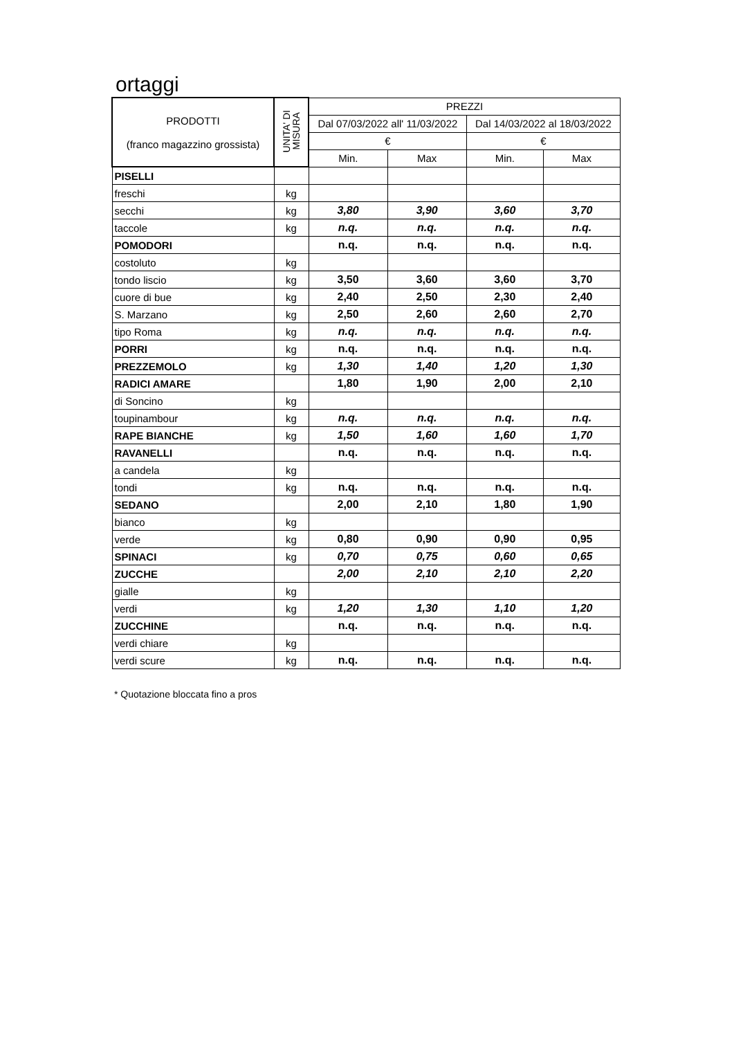ortaggi
| PRODOTTI (franco magazzino grossista) | UNITA' DI MISURA | PREZZI | | | |
| --- | --- | --- | --- | --- | --- |
| | | Dal 07/03/2022 all' 11/03/2022 | | Dal 14/03/2022 al 18/03/2022 | |
| | | € | | € | |
| | | Min. | Max | Min. | Max |
| PISELLI | | | | | |
| freschi | kg | | | | |
| secchi | kg | 3,80 | 3,90 | 3,60 | 3,70 |
| taccole | kg | n.q. | n.q. | n.q. | n.q. |
| POMODORI | | n.q. | n.q. | n.q. | n.q. |
| costoluto | kg | | | | |
| tondo liscio | kg | 3,50 | 3,60 | 3,60 | 3,70 |
| cuore di bue | kg | 2,40 | 2,50 | 2,30 | 2,40 |
| S. Marzano | kg | 2,50 | 2,60 | 2,60 | 2,70 |
| tipo Roma | kg | n.q. | n.q. | n.q. | n.q. |
| PORRI | kg | n.q. | n.q. | n.q. | n.q. |
| PREZZEMOLO | kg | 1,30 | 1,40 | 1,20 | 1,30 |
| RADICI AMARE | | 1,80 | 1,90 | 2,00 | 2,10 |
| di Soncino | kg | | | | |
| toupinambour | kg | n.q. | n.q. | n.q. | n.q. |
| RAPE BIANCHE | kg | 1,50 | 1,60 | 1,60 | 1,70 |
| RAVANELLI | | n.q. | n.q. | n.q. | n.q. |
| a candela | kg | | | | |
| tondi | kg | n.q. | n.q. | n.q. | n.q. |
| SEDANO | | 2,00 | 2,10 | 1,80 | 1,90 |
| bianco | kg | | | | |
| verde | kg | 0,80 | 0,90 | 0,90 | 0,95 |
| SPINACI | kg | 0,70 | 0,75 | 0,60 | 0,65 |
| ZUCCHE | | 2,00 | 2,10 | 2,10 | 2,20 |
| gialle | kg | | | | |
| verdi | kg | 1,20 | 1,30 | 1,10 | 1,20 |
| ZUCCHINE | | n.q. | n.q. | n.q. | n.q. |
| verdi chiare | kg | | | | |
| verdi scure | kg | n.q. | n.q. | n.q. | n.q. |
* Quotazione bloccata fino a pros